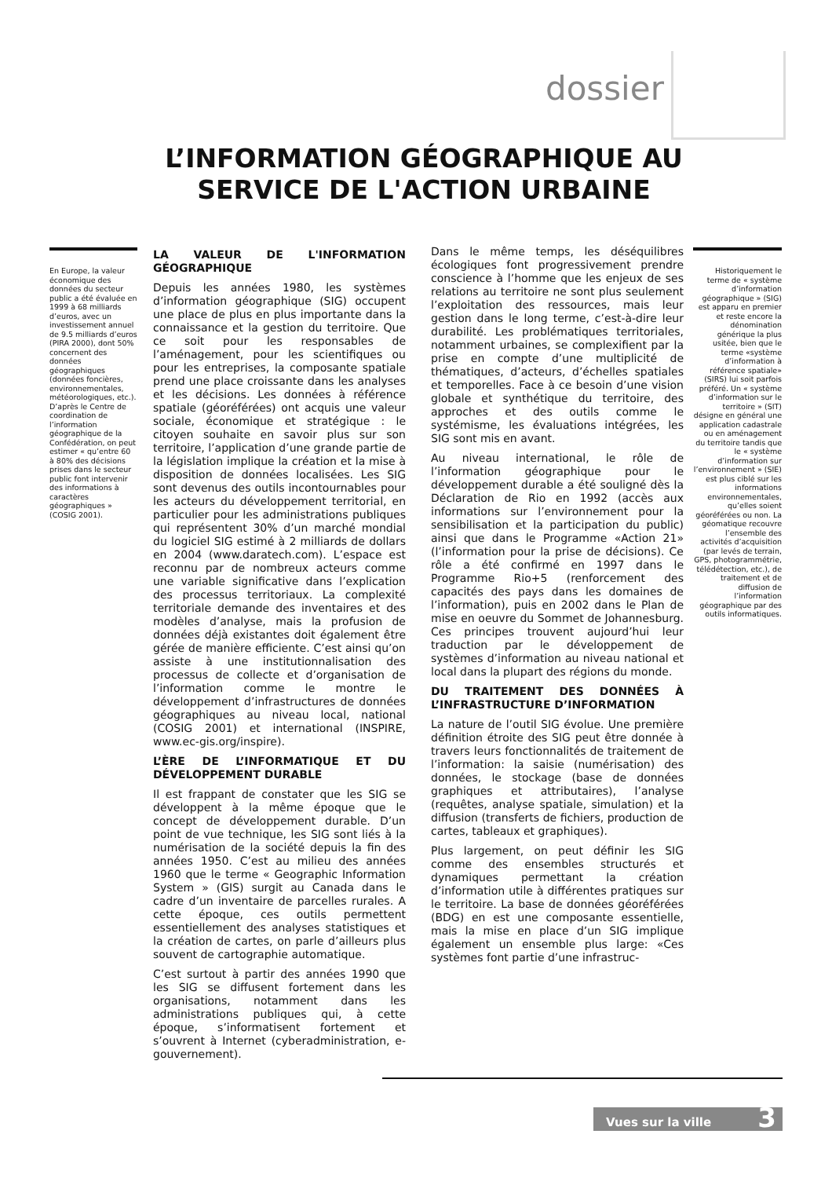dossier
L’INFORMATION GÉOGRAPHIQUE AU SERVICE DE L'ACTION URBAINE
En Europe, la valeur économique des données du secteur public a été évaluée en 1999 à 68 milliards d’euros, avec un investissement annuel de 9.5 milliards d’euros (PIRA 2000), dont 50% concernent des données géographiques (données foncières, environnementales, météorologiques, etc.). D’après le Centre de coordination de l’information géographique de la Confédération, on peut estimer « qu’entre 60 à 80% des décisions prises dans le secteur public font intervenir des informations à caractères géographiques » (COSIG 2001).
LA VALEUR DE L'INFORMATION GÉOGRAPHIQUE
Depuis les années 1980, les systèmes d’information géographique (SIG) occupent une place de plus en plus importante dans la connaissance et la gestion du territoire. Que ce soit pour les responsables de l’aménagement, pour les scientifiques ou pour les entreprises, la composante spatiale prend une place croissante dans les analyses et les décisions. Les données à référence spatiale (géoréférées) ont acquis une valeur sociale, économique et stratégique : le citoyen souhaite en savoir plus sur son territoire, l’application d’une grande partie de la législation implique la création et la mise à disposition de données localisées. Les SIG sont devenus des outils incontournables pour les acteurs du développement territorial, en particulier pour les administrations publiques qui représentent 30% d’un marché mondial du logiciel SIG estimé à 2 milliards de dollars en 2004 (www.daratech.com). L’espace est reconnu par de nombreux acteurs comme une variable significative dans l’explication des processus territoriaux. La complexité territoriale demande des inventaires et des modèles d’analyse, mais la profusion de données déjà existantes doit également être gérée de manière efficiente. C’est ainsi qu’on assiste à une institutionnalisation des processus de collecte et d’organisation de l’information comme le montre le développement d’infrastructures de données géographiques au niveau local, national (COSIG 2001) et international (INSPIRE, www.ec-gis.org/inspire).
L’ÈRE DE L’INFORMATIQUE ET DU DÉVELOPPEMENT DURABLE
Il est frappant de constater que les SIG se développent à la même époque que le concept de développement durable. D’un point de vue technique, les SIG sont liés à la numérisation de la société depuis la fin des années 1950. C’est au milieu des années 1960 que le terme « Geographic Information System » (GIS) surgit au Canada dans le cadre d’un inventaire de parcelles rurales. A cette époque, ces outils permettent essentiellement des analyses statistiques et la création de cartes, on parle d’ailleurs plus souvent de cartographie automatique.
C’est surtout à partir des années 1990 que les SIG se diffusent fortement dans les organisations, notamment dans les administrations publiques qui, à cette époque, s’informatisent fortement et s’ouvrent à Internet (cyberadministration, e-gouvernement).
Dans le même temps, les déséquilibres écologiques font progressivement prendre conscience à l’homme que les enjeux de ses relations au territoire ne sont plus seulement l’exploitation des ressources, mais leur gestion dans le long terme, c’est-à-dire leur durabilité. Les problématiques territoriales, notamment urbaines, se complexifient par la prise en compte d’une multiplicité de thématiques, d’acteurs, d’échelles spatiales et temporelles. Face à ce besoin d’une vision globale et synthétique du territoire, des approches et des outils comme le systémisme, les évaluations intégrées, les SIG sont mis en avant.
Au niveau international, le rôle de l’information géographique pour le développement durable a été souligné dès la Déclaration de Rio en 1992 (accès aux informations sur l’environnement pour la sensibilisation et la participation du public) ainsi que dans le Programme «Action 21» (l’information pour la prise de décisions). Ce rôle a été confirmé en 1997 dans le Programme Rio+5 (renforcement des capacités des pays dans les domaines de l’information), puis en 2002 dans le Plan de mise en oeuvre du Sommet de Johannesburg. Ces principes trouvent aujourd’hui leur traduction par le développement de systèmes d’information au niveau national et local dans la plupart des régions du monde.
DU TRAITEMENT DES DONNÉES À L’INFRASTRUCTURE D’INFORMATION
La nature de l’outil SIG évolue. Une première définition étroite des SIG peut être donnée à travers leurs fonctionnalités de traitement de l’information: la saisie (numérisation) des données, le stockage (base de données graphiques et attributaires), l’analyse (requêtes, analyse spatiale, simulation) et la diffusion (transferts de fichiers, production de cartes, tableaux et graphiques).
Plus largement, on peut définir les SIG comme des ensembles structurés et dynamiques permettant la création d’information utile à différentes pratiques sur le territoire. La base de données géoréférées (BDG) en est une composante essentielle, mais la mise en place d’un SIG implique également un ensemble plus large: «Ces systèmes font partie d’une infrastruc-
Historiquement le terme de « système d’information géographique » (SIG) est apparu en premier et reste encore la dénomination générique la plus usitée, bien que le terme «système d’information à référence spatiale» (SIRS) lui soit parfois préféré. Un « système d’information sur le territoire » (SIT) désigne en général une application cadastrale ou en aménagement du territoire tandis que le « système d’information sur l’environnement » (SIE) est plus ciblé sur les informations environnementales, qu’elles soient géoréférées ou non. La géomatique recouvre l’ensemble des activités d’acquisition (par levés de terrain, GPS, photogrammétrie, télédétection, etc.), de traitement et de diffusion de l’information géographique par des outils informatiques.
Vues sur la ville 3